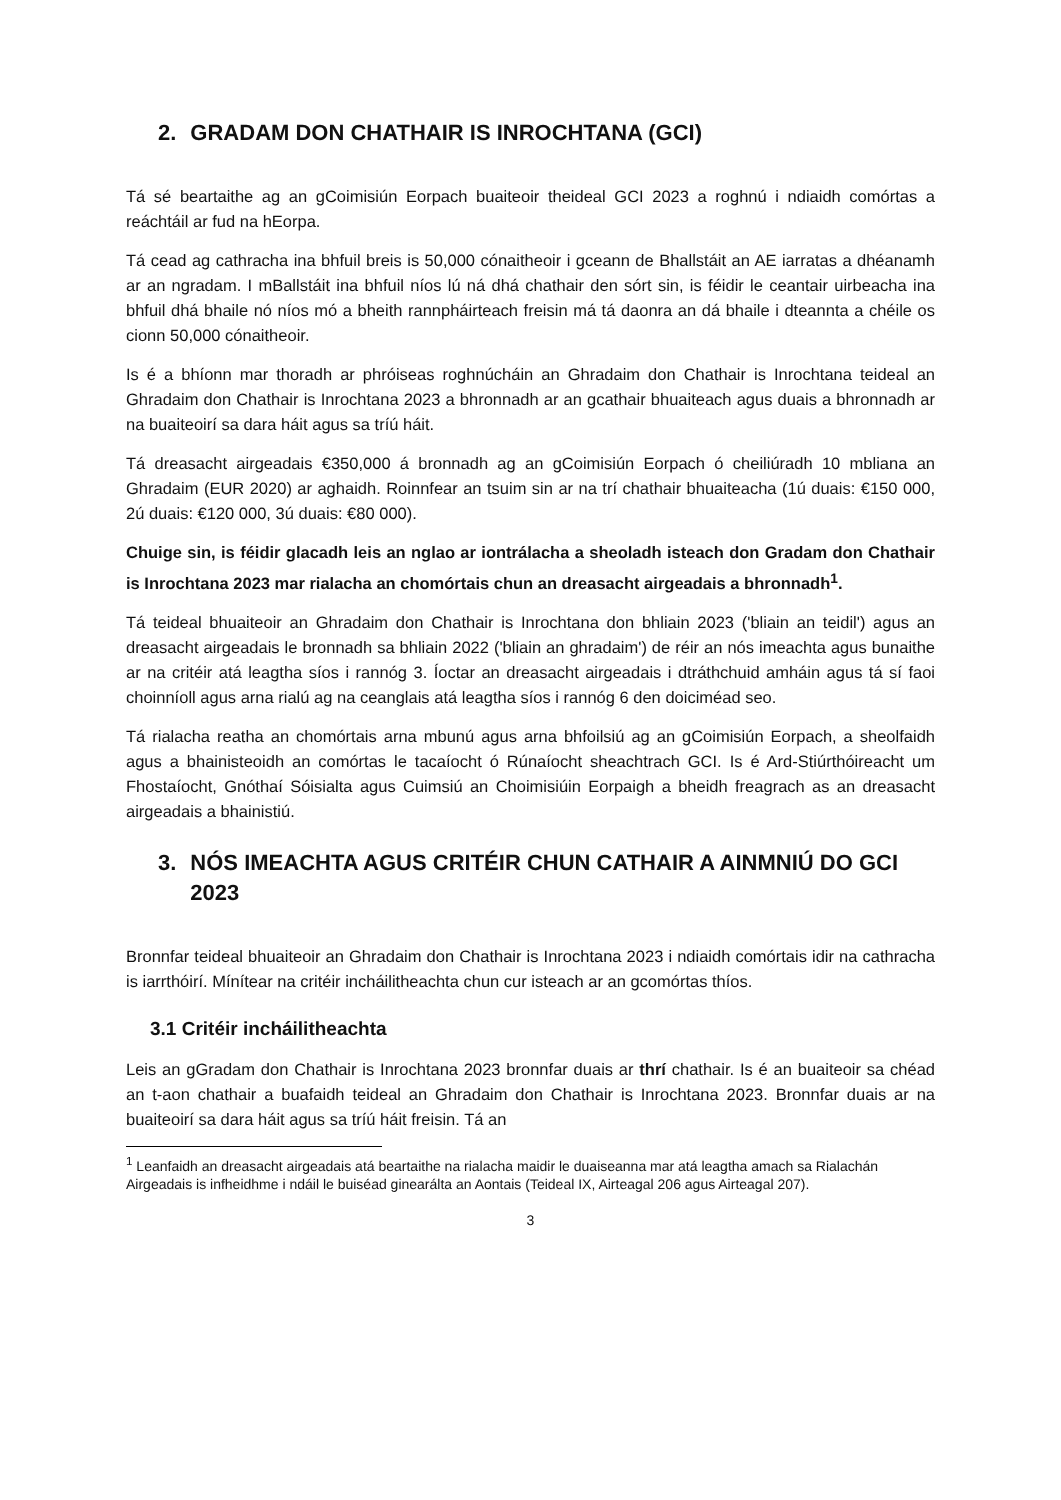2. GRADAM DON CHATHAIR IS INROCHTANA (GCI)
Tá sé beartaithe ag an gCoimisiún Eorpach buaiteoir theideal GCI 2023 a roghnú i ndiaidh comórtas a reáchtáil ar fud na hEorpa.
Tá cead ag cathracha ina bhfuil breis is 50,000 cónaitheoir i gceann de Bhallstáit an AE iarratas a dhéanamh ar an ngradam. I mBallstáit ina bhfuil níos lú ná dhá chathair den sórt sin, is féidir le ceantair uirbeacha ina bhfuil dhá bhaile nó níos mó a bheith rannpháirteach freisin má tá daonra an dá bhaile i dteannta a chéile os cionn 50,000 cónaitheoir.
Is é a bhíonn mar thoradh ar phróiseas roghnúcháin an Ghradaim don Chathair is Inrochtana teideal an Ghradaim don Chathair is Inrochtana 2023 a bhronnadh ar an gcathair bhuaiteach agus duais a bhronnadh ar na buaiteoirí sa dara háit agus sa tríú háit.
Tá dreasacht airgeadais €350,000 á bronnadh ag an gCoimisiún Eorpach ó cheiliúradh 10 mbliana an Ghradaim (EUR 2020) ar aghaidh. Roinnfear an tsuim sin ar na trí chathair bhuaiteacha (1ú duais: €150 000, 2ú duais: €120 000, 3ú duais: €80 000).
Chuige sin, is féidir glacadh leis an nglao ar iontrálacha a sheoladh isteach don Gradam don Chathair is Inrochtana 2023 mar rialacha an chomórtais chun an dreasacht airgeadais a bhronnadh<sup>1</sup>.
Tá teideal bhuaiteoir an Ghradaim don Chathair is Inrochtana don bhliain 2023 ('bliain an teidil') agus an dreasacht airgeadais le bronnadh sa bhliain 2022 ('bliain an ghradaim') de réir an nós imeachta agus bunaithe ar na critéir atá leagtha síos i rannóg 3. Íoctar an dreasacht airgeadais i dtráthchuid amháin agus tá sí faoi choinníoll agus arna rialú ag na ceanglais atá leagtha síos i rannóg 6 den doiciméad seo.
Tá rialacha reatha an chomórtais arna mbunú agus arna bhfoilsiú ag an gCoimisiún Eorpach, a sheolfaidh agus a bhainisteoidh an comórtas le tacaíocht ó Rúnaíocht sheachtrach GCI. Is é Ard-Stiúrthóireacht um Fhostaíocht, Gnóthaí Sóisialta agus Cuimsiú an Choimisiúin Eorpaigh a bheidh freagrach as an dreasacht airgeadais a bhainistiú.
3. NÓS IMEACHTA AGUS CRITÉIR CHUN CATHAIR A AINMNIÚ DO GCI 2023
Bronnfar teideal bhuaiteoir an Ghradaim don Chathair is Inrochtana 2023 i ndiaidh comórtais idir na cathracha is iarrthóirí. Mínítear na critéir incháilitheachta chun cur isteach ar an gcomórtas thíos.
3.1 Critéir incháilitheachta
Leis an gGradam don Chathair is Inrochtana 2023 bronnfar duais ar thrí chathair. Is é an buaiteoir sa chéad an t-aon chathair a buafaidh teideal an Ghradaim don Chathair is Inrochtana 2023. Bronnfar duais ar na buaiteoirí sa dara háit agus sa tríú háit freisin. Tá an
<sup>1</sup> Leanfaidh an dreasacht airgeadais atá beartaithe na rialacha maidir le duaiseanna mar atá leagtha amach sa Rialachán Airgeadais is infheidhme i ndáil le buiséad ginearálta an Aontais (Teideal IX, Airteagal 206 agus Airteagal 207).
3